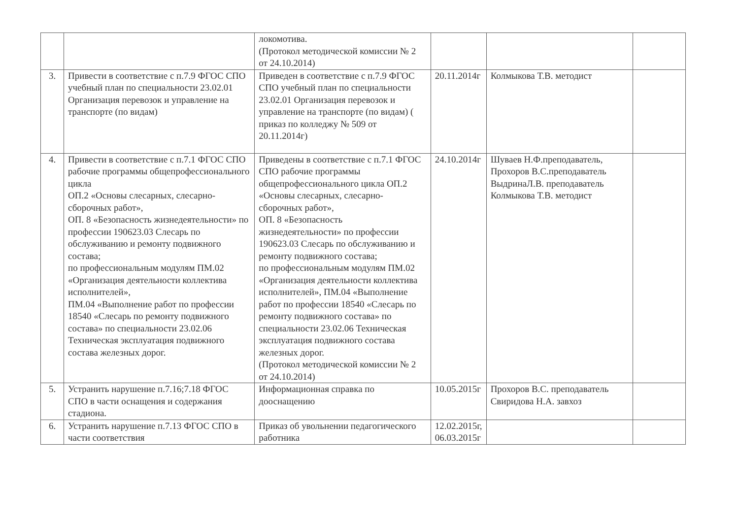| | | локомотива. (Протокол методической комиссии № 2 от 24.10.2014) | | | |
| 3. | Привести в соответствие с п.7.9 ФГОС СПО учебный план по специальности 23.02.01 Организация перевозок и управление на транспорте (по видам) | Приведен в соответствие с п.7.9 ФГОС СПО учебный план по специальности 23.02.01 Организация перевозок и управление на транспорте (по видам) ( приказ по колледжу № 509 от 20.11.2014г) | 20.11.2014г | Колмыкова Т.В. методист | |
| 4. | Привести в соответствие с п.7.1 ФГОС СПО рабочие программы общепрофессионального цикла ОП.2 «Основы слесарных, слесарно-сборочных работ», ОП. 8 «Безопасность жизнедеятельности» по профессии 190623.03 Слесарь по обслуживанию и ремонту подвижного состава; по профессиональным модулям ПМ.02 «Организация деятельности коллектива исполнителей», ПМ.04 «Выполнение работ по профессии 18540 «Слесарь по ремонту подвижного состава» по специальности 23.02.06 Техническая эксплуатация подвижного состава железных дорог. | Приведены в соответствие с п.7.1 ФГОС СПО рабочие программы общепрофессионального цикла ОП.2 «Основы слесарных, слесарно-сборочных работ», ОП. 8 «Безопасность жизнедеятельности» по профессии 190623.03 Слесарь по обслуживанию и ремонту подвижного состава; по профессиональным модулям ПМ.02 «Организация деятельности коллектива исполнителей», ПМ.04 «Выполнение работ по профессии 18540 «Слесарь по ремонту подвижного состава» по специальности 23.02.06 Техническая эксплуатация подвижного состава железных дорог. (Протокол методической комиссии № 2 от 24.10.2014) | 24.10.2014г | Шуваев Н.Ф.преподаватель, Прохоров В.С.преподаватель ВыдринаЛ.В. преподаватель Колмыкова Т.В. методист | |
| 5. | Устранить нарушение п.7.16;7.18 ФГОС СПО в части оснащения и содержания стадиона. | Информационная справка по дооснащению | 10.05.2015г | Прохоров В.С. преподаватель Свиридова Н.А. завхоз | |
| 6. | Устранить нарушение п.7.13 ФГОС СПО в части соответствия | Приказ об увольнении педагогического работника | 12.02.2015г, 06.03.2015г | | |